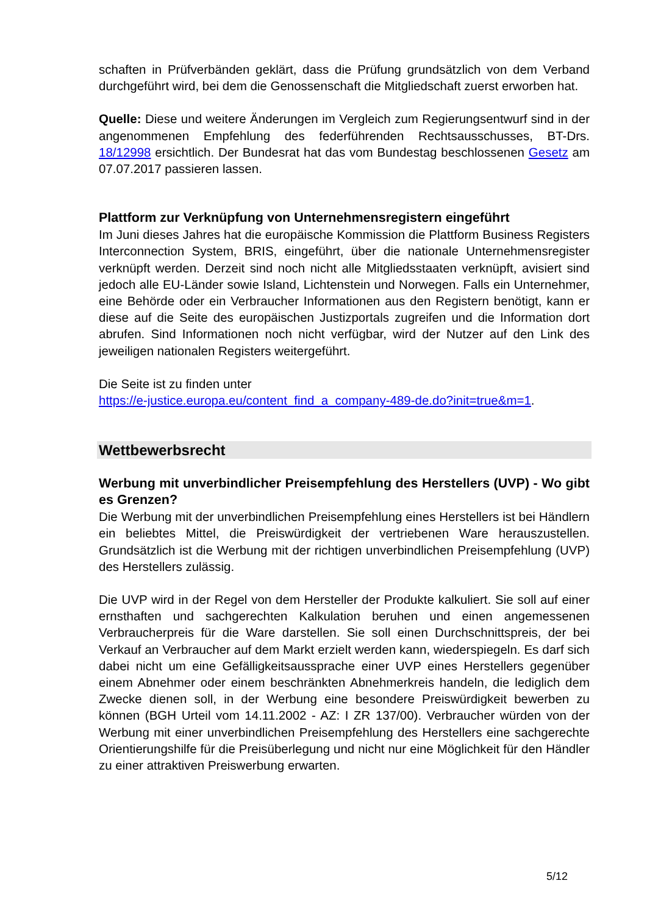schaften in Prüfverbänden geklärt, dass die Prüfung grundsätzlich von dem Verband durchgeführt wird, bei dem die Genossenschaft die Mitgliedschaft zuerst erworben hat.
Quelle: Diese und weitere Änderungen im Vergleich zum Regierungsentwurf sind in der angenommenen Empfehlung des federführenden Rechtsausschusses, BT-Drs. 18/12998 ersichtlich. Der Bundesrat hat das vom Bundestag beschlossenen Gesetz am 07.07.2017 passieren lassen.
Plattform zur Verknüpfung von Unternehmensregistern eingeführt
Im Juni dieses Jahres hat die europäische Kommission die Plattform Business Registers Interconnection System, BRIS, eingeführt, über die nationale Unternehmensregister verknüpft werden. Derzeit sind noch nicht alle Mitgliedsstaaten verknüpft, avisiert sind jedoch alle EU-Länder sowie Island, Lichtenstein und Norwegen. Falls ein Unternehmer, eine Behörde oder ein Verbraucher Informationen aus den Registern benötigt, kann er diese auf die Seite des europäischen Justizportals zugreifen und die Information dort abrufen. Sind Informationen noch nicht verfügbar, wird der Nutzer auf den Link des jeweiligen nationalen Registers weitergeführt.
Die Seite ist zu finden unter
https://e-justice.europa.eu/content_find_a_company-489-de.do?init=true&m=1.
Wettbewerbsrecht
Werbung mit unverbindlicher Preisempfehlung des Herstellers (UVP) - Wo gibt es Grenzen?
Die Werbung mit der unverbindlichen Preisempfehlung eines Herstellers ist bei Händlern ein beliebtes Mittel, die Preiswürdigkeit der vertriebenen Ware herauszustellen. Grundsätzlich ist die Werbung mit der richtigen unverbindlichen Preisempfehlung (UVP) des Herstellers zulässig.
Die UVP wird in der Regel von dem Hersteller der Produkte kalkuliert. Sie soll auf einer ernsthaften und sachgerechten Kalkulation beruhen und einen angemessenen Verbraucherpreis für die Ware darstellen. Sie soll einen Durchschnittspreis, der bei Verkauf an Verbraucher auf dem Markt erzielt werden kann, wiederspiegeln. Es darf sich dabei nicht um eine Gefälligkeitsaussprache einer UVP eines Herstellers gegenüber einem Abnehmer oder einem beschränkten Abnehmerkreis handeln, die lediglich dem Zwecke dienen soll, in der Werbung eine besondere Preiswürdigkeit bewerben zu können (BGH Urteil vom 14.11.2002 - AZ: I ZR 137/00). Verbraucher würden von der Werbung mit einer unverbindlichen Preisempfehlung des Herstellers eine sachgerechte Orientierungshilfe für die Preisüberlegung und nicht nur eine Möglichkeit für den Händler zu einer attraktiven Preiswerbung erwarten.
5/12